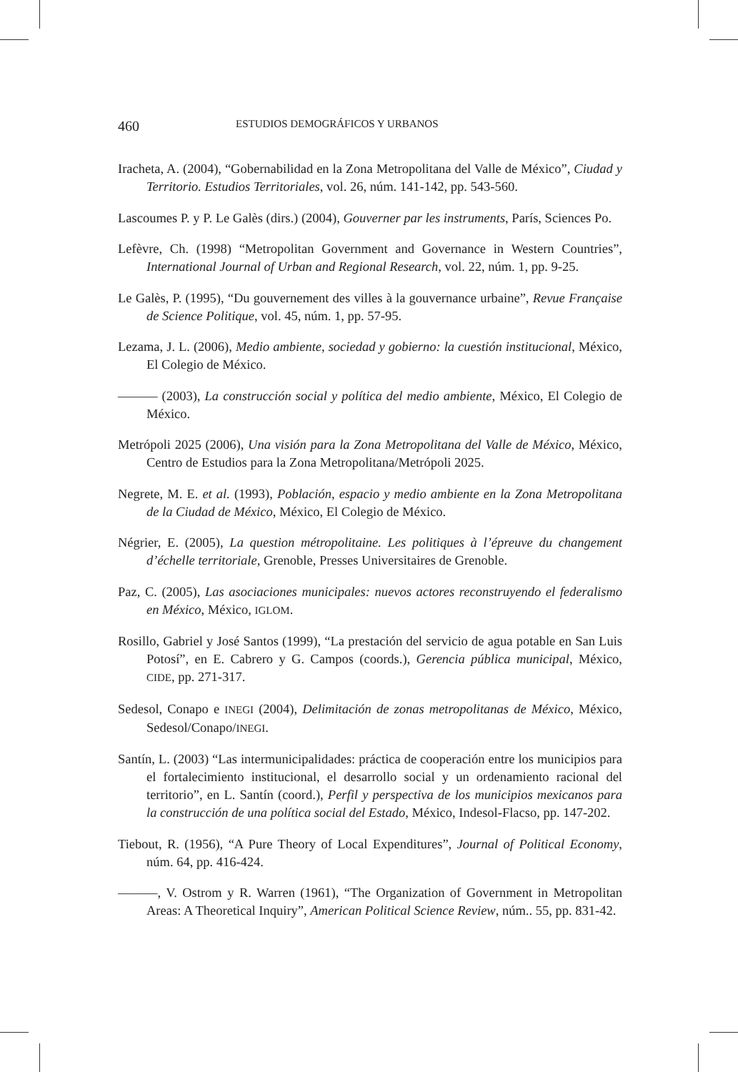460 ESTUDIOS DEMOGRÁFICOS Y URBANOS
Iracheta, A. (2004), “Gobernabilidad en la Zona Metropolitana del Valle de México”, Ciudad y Territorio. Estudios Territoriales, vol. 26, núm. 141-142, pp. 543-560.
Lascoumes P. y P. Le Galès (dirs.) (2004), Gouverner par les instruments, París, Sciences Po.
Lefèvre, Ch. (1998) “Metropolitan Government and Governance in Western Countries”, International Journal of Urban and Regional Research, vol. 22, núm. 1, pp. 9-25.
Le Galès, P. (1995), “Du gouvernement des villes à la gouvernance urbaine”, Revue Française de Science Politique, vol. 45, núm. 1, pp. 57-95.
Lezama, J. L. (2006), Medio ambiente, sociedad y gobierno: la cuestión institucional, México, El Colegio de México.
——— (2003), La construcción social y política del medio ambiente, México, El Colegio de México.
Metrópoli 2025 (2006), Una visión para la Zona Metropolitana del Valle de México, México, Centro de Estudios para la Zona Metropolitana/Metrópoli 2025.
Negrete, M. E. et al. (1993), Población, espacio y medio ambiente en la Zona Metropolitana de la Ciudad de México, México, El Colegio de México.
Négrier, E. (2005), La question métropolitaine. Les politiques à l’épreuve du changement d’échelle territoriale, Grenoble, Presses Universitaires de Grenoble.
Paz, C. (2005), Las asociaciones municipales: nuevos actores reconstruyendo el federalismo en México, México, IGLOM.
Rosillo, Gabriel y José Santos (1999), “La prestación del servicio de agua potable en San Luis Potosí”, en E. Cabrero y G. Campos (coords.), Gerencia pública municipal, México, CIDE, pp. 271-317.
Sedesol, Conapo e INEGI (2004), Delimitación de zonas metropolitanas de México, México, Sedesol/Conapo/INEGI.
Santín, L. (2003) “Las intermunicipalidades: práctica de cooperación entre los municipios para el fortalecimiento institucional, el desarrollo social y un ordenamiento racional del territorio”, en L. Santín (coord.), Perfil y perspectiva de los municipios mexicanos para la construcción de una política social del Estado, México, Indesol-Flacso, pp. 147-202.
Tiebout, R. (1956), “A Pure Theory of Local Expenditures”, Journal of Political Economy, núm. 64, pp. 416-424.
———, V. Ostrom y R. Warren (1961), “The Organization of Government in Metropolitan Areas: A Theoretical Inquiry”, American Political Science Review, núm.. 55, pp. 831-42.